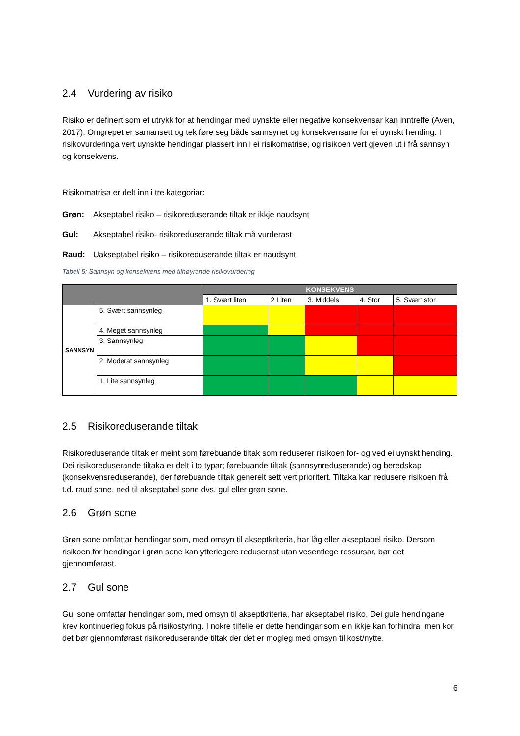2.4 Vurdering av risiko
Risiko er definert som et utrykk for at hendingar med uynskte eller negative konsekvensar kan inntreffe (Aven, 2017). Omgrepet er samansett og tek føre seg både sannsynet og konsekvensane for ei uynskt hending. I risikovurderinga vert uynskte hendingar plassert inn i ei risikomatrise, og risikoen vert gjeven ut i frå sannsyn og konsekvens.
Risikomatrisa er delt inn i tre kategoriar:
Grøn: Akseptabel risiko – risikoreduserande tiltak er ikkje naudsynt
Gul: Akseptabel risiko- risikoreduserande tiltak må vurderast
Raud: Uakseptabel risiko – risikoreduserande tiltak er naudsynt
Tabell 5: Sannsyn og konsekvens med tilhøyrande risikovurdering
| | | KONSEKVENS | | | | |
| | | 1. Svært liten | 2 Liten | 3. Middels | 4. Stor | 5. Svært stor |
| SANNSYN | 5. Svært sannsynleg | | | | | |
| | 4. Meget sannsynleg | | | | | |
| | 3. Sannsynleg | | | | | |
| | 2. Moderat sannsynleg | | | | | |
| | 1. Lite sannsynleg | | | | | |
2.5 Risikoreduserande tiltak
Risikoreduserande tiltak er meint som førebuande tiltak som reduserer risikoen for- og ved ei uynskt hending. Dei risikoreduserande tiltaka er delt i to typar; førebuande tiltak (sannsynreduserande) og beredskap (konsekvensreduserande), der førebuande tiltak generelt sett vert prioritert. Tiltaka kan redusere risikoen frå t.d. raud sone, ned til akseptabel sone dvs. gul eller grøn sone.
2.6 Grøn sone
Grøn sone omfattar hendingar som, med omsyn til akseptkriteria, har låg eller akseptabel risiko. Dersom risikoen for hendingar i grøn sone kan ytterlegere reduserast utan vesentlege ressursar, bør det gjennomførast.
2.7 Gul sone
Gul sone omfattar hendingar som, med omsyn til akseptkriteria, har akseptabel risiko. Dei gule hendingane krev kontinuerleg fokus på risikostyring. I nokre tilfelle er dette hendingar som ein ikkje kan forhindra, men kor det bør gjennomførast risikoreduserande tiltak der det er mogleg med omsyn til kost/nytte.
6